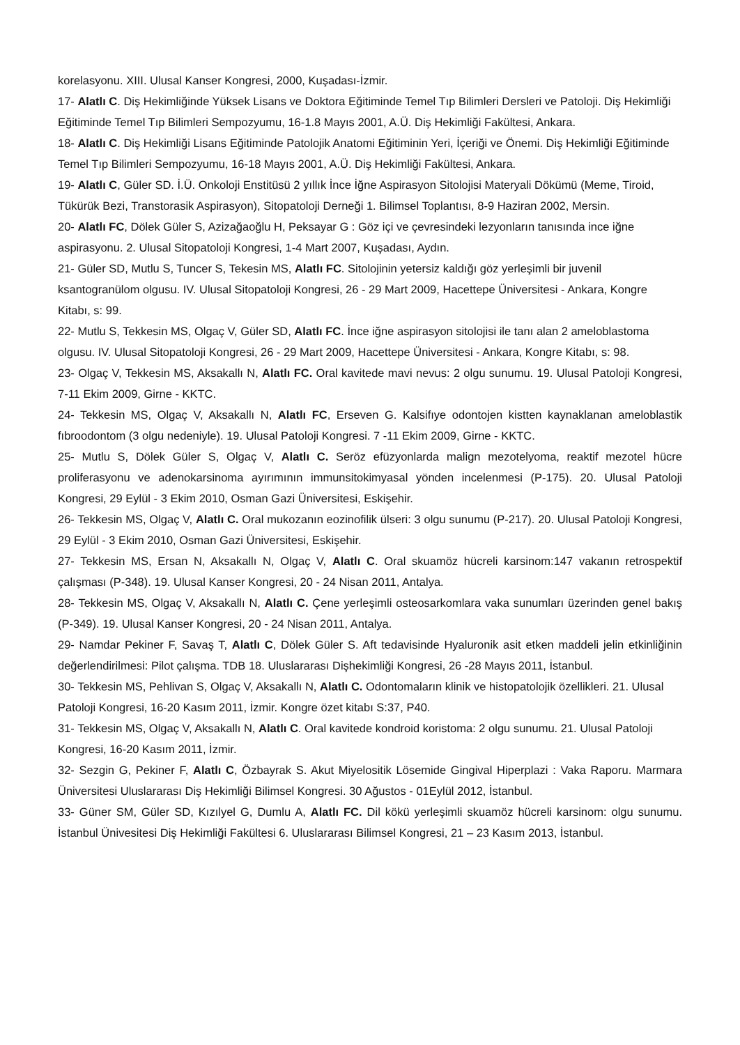korelasyonu. XIII. Ulusal Kanser Kongresi, 2000, Kuşadası-İzmir.
17- Alatlı C. Diş Hekimliğinde Yüksek Lisans ve Doktora Eğitiminde Temel Tıp Bilimleri Dersleri ve Patoloji. Diş Hekimliği Eğitiminde Temel Tıp Bilimleri Sempozyumu, 16-1.8 Mayıs 2001, A.Ü. Diş Hekimliği Fakültesi, Ankara.
18- Alatlı C. Diş Hekimliği Lisans Eğitiminde Patolojik Anatomi Eğitiminin Yeri, İçeriği ve Önemi. Diş Hekimliği Eğitiminde Temel Tıp Bilimleri Sempozyumu, 16-18 Mayıs 2001, A.Ü. Diş Hekimliği Fakültesi, Ankara.
19- Alatlı C, Güler SD. İ.Ü. Onkoloji Enstitüsü 2 yıllık İnce İğne Aspirasyon Sitolojisi Materyali Dökümü (Meme, Tiroid, Tükürük Bezi, Transtorasik Aspirasyon), Sitopatoloji Derneği 1. Bilimsel Toplantısı, 8-9 Haziran 2002, Mersin.
20- Alatlı FC, Dölek Güler S, Azizağaoğlu H, Peksayar G : Göz içi ve çevresindeki lezyonların tanısında ince iğne aspirasyonu. 2. Ulusal Sitopatoloji Kongresi, 1-4 Mart 2007, Kuşadası, Aydın.
21- Güler SD, Mutlu S, Tuncer S, Tekesin MS, Alatlı FC. Sitolojinin yetersiz kaldığı göz yerleşimli bir juvenil ksantogranülom olgusu. IV. Ulusal Sitopatoloji Kongresi, 26 - 29 Mart 2009, Hacettepe Üniversitesi - Ankara, Kongre Kitabı, s: 99.
22- Mutlu S, Tekkesin MS, Olgaç V, Güler SD, Alatlı FC. İnce iğne aspirasyon sitolojisi ile tanı alan 2 ameloblastoma olgusu. IV. Ulusal Sitopatoloji Kongresi, 26 - 29 Mart 2009, Hacettepe Üniversitesi - Ankara, Kongre Kitabı, s: 98.
23- Olgaç V, Tekkesin MS, Aksakallı N, Alatlı FC. Oral kavitede mavi nevus: 2 olgu sunumu. 19. Ulusal Patoloji Kongresi, 7-11 Ekim 2009, Girne - KKTC.
24- Tekkesin MS, Olgaç V, Aksakallı N, Alatlı FC, Erseven G. Kalsifıye odontojen kistten kaynaklanan ameloblastik fıbroodontom (3 olgu nedeniyle). 19. Ulusal Patoloji Kongresi. 7 -11 Ekim 2009, Girne - KKTC.
25- Mutlu S, Dölek Güler S, Olgaç V, Alatlı C. Seröz efüzyonlarda malign mezotelyoma, reaktif mezotel hücre proliferasyonu ve adenokarsinoma ayırımının immunsitokimyasal yönden incelenmesi (P-175). 20. Ulusal Patoloji Kongresi, 29 Eylül - 3 Ekim 2010, Osman Gazi Üniversitesi, Eskişehir.
26- Tekkesin MS, Olgaç V, Alatlı C. Oral mukozanın eozinofilik ülseri: 3 olgu sunumu (P-217). 20. Ulusal Patoloji Kongresi, 29 Eylül - 3 Ekim 2010, Osman Gazi Üniversitesi, Eskişehir.
27- Tekkesin MS, Ersan N, Aksakallı N, Olgaç V, Alatlı C. Oral skuamöz hücreli karsinom:147 vakanın retrospektif çalışması (P-348). 19. Ulusal Kanser Kongresi, 20 - 24 Nisan 2011, Antalya.
28- Tekkesin MS, Olgaç V, Aksakallı N, Alatlı C. Çene yerleşimli osteosarkomlara vaka sunumları üzerinden genel bakış (P-349). 19. Ulusal Kanser Kongresi, 20 - 24 Nisan 2011, Antalya.
29- Namdar Pekiner F, Savaş T, Alatlı C, Dölek Güler S. Aft tedavisinde Hyaluronik asit etken maddeli jelin etkinliğinin değerlendirilmesi: Pilot çalışma. TDB 18. Uluslararası Dişhekimliği Kongresi, 26 -28 Mayıs 2011, İstanbul.
30- Tekkesin MS, Pehlivan S, Olgaç V, Aksakallı N, Alatlı C. Odontomaların klinik ve histopatolojik özellikleri. 21. Ulusal Patoloji Kongresi, 16-20 Kasım 2011, İzmir. Kongre özet kitabı S:37, P40.
31- Tekkesin MS, Olgaç V, Aksakallı N, Alatlı C. Oral kavitede kondroid koristoma: 2 olgu sunumu. 21. Ulusal Patoloji Kongresi, 16-20 Kasım 2011, İzmir.
32- Sezgin G, Pekiner F, Alatlı C, Özbayrak S. Akut Miyelositik Lösemide Gingival Hiperplazi : Vaka Raporu. Marmara Üniversitesi Uluslararası Diş Hekimliği Bilimsel Kongresi. 30 Ağustos - 01Eylül 2012, İstanbul.
33- Güner SM, Güler SD, Kızılyel G, Dumlu A, Alatlı FC. Dil kökü yerleşimli skuamöz hücreli karsinom: olgu sunumu. İstanbul Ünivesitesi Diş Hekimliği Fakültesi 6. Uluslararası Bilimsel Kongresi, 21 – 23 Kasım 2013, İstanbul.